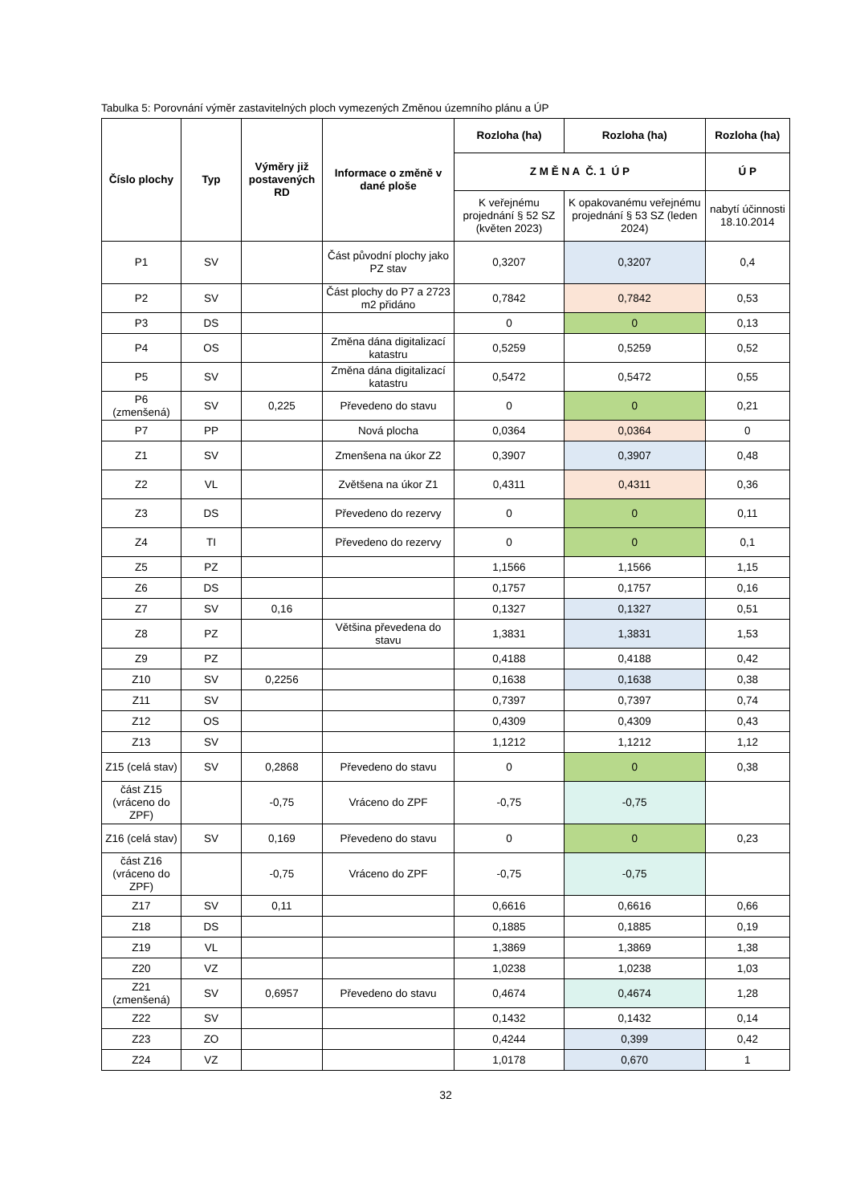Tabulka 5: Porovnání výměr zastavitelných ploch vymezených Změnou územního plánu a ÚP
| Číslo plochy | Typ | Výměry již postavených RD | Informace o změně v dané ploše | Rozloha (ha) | Rozloha (ha) | Rozloha (ha) |
| --- | --- | --- | --- | --- | --- | --- |
| | | | | Z M Ě N A Č. 1 Ú P | | Ú P |
| | | | | K veřejnému projednání § 52 SZ (květen 2023) | K opakovanému veřejnému projednání § 53 SZ (leden 2024) | nabytí účinnosti 18.10.2014 |
| P1 | SV | | Část původní plochy jako PZ stav | 0,3207 | 0,3207 | 0,4 |
| P2 | SV | | Část plochy do P7 a 2723 m2 přidáno | 0,7842 | 0,7842 | 0,53 |
| P3 | DS | | | 0 | 0 | 0,13 |
| P4 | OS | | Změna dána digitalizací katastru | 0,5259 | 0,5259 | 0,52 |
| P5 | SV | | Změna dána digitalizací katastru | 0,5472 | 0,5472 | 0,55 |
| P6 (zmenšená) | SV | 0,225 | Převedeno do stavu | 0 | 0 | 0,21 |
| P7 | PP | | Nová plocha | 0,0364 | 0,0364 | 0 |
| Z1 | SV | | Zmenšena na úkor Z2 | 0,3907 | 0,3907 | 0,48 |
| Z2 | VL | | Zvětšena na úkor Z1 | 0,4311 | 0,4311 | 0,36 |
| Z3 | DS | | Převedeno do rezervy | 0 | 0 | 0,11 |
| Z4 | TI | | Převedeno do rezervy | 0 | 0 | 0,1 |
| Z5 | PZ | | | 1,1566 | 1,1566 | 1,15 |
| Z6 | DS | | | 0,1757 | 0,1757 | 0,16 |
| Z7 | SV | 0,16 | | 0,1327 | 0,1327 | 0,51 |
| Z8 | PZ | | Většina převedena do stavu | 1,3831 | 1,3831 | 1,53 |
| Z9 | PZ | | | 0,4188 | 0,4188 | 0,42 |
| Z10 | SV | 0,2256 | | 0,1638 | 0,1638 | 0,38 |
| Z11 | SV | | | 0,7397 | 0,7397 | 0,74 |
| Z12 | OS | | | 0,4309 | 0,4309 | 0,43 |
| Z13 | SV | | | 1,1212 | 1,1212 | 1,12 |
| Z15 (celá stav) | SV | 0,2868 | Převedeno do stavu | 0 | 0 | 0,38 |
| část Z15 (vráceno do ZPF) | | -0,75 | Vráceno do ZPF | -0,75 | -0,75 | |
| Z16 (celá stav) | SV | 0,169 | Převedeno do stavu | 0 | 0 | 0,23 |
| část Z16 (vráceno do ZPF) | | -0,75 | Vráceno do ZPF | -0,75 | -0,75 | |
| Z17 | SV | 0,11 | | 0,6616 | 0,6616 | 0,66 |
| Z18 | DS | | | 0,1885 | 0,1885 | 0,19 |
| Z19 | VL | | | 1,3869 | 1,3869 | 1,38 |
| Z20 | VZ | | | 1,0238 | 1,0238 | 1,03 |
| Z21 (zmenšená) | SV | 0,6957 | Převedeno do stavu | 0,4674 | 0,4674 | 1,28 |
| Z22 | SV | | | 0,1432 | 0,1432 | 0,14 |
| Z23 | ZO | | | 0,4244 | 0,399 | 0,42 |
| Z24 | VZ | | | 1,0178 | 0,670 | 1 |
32